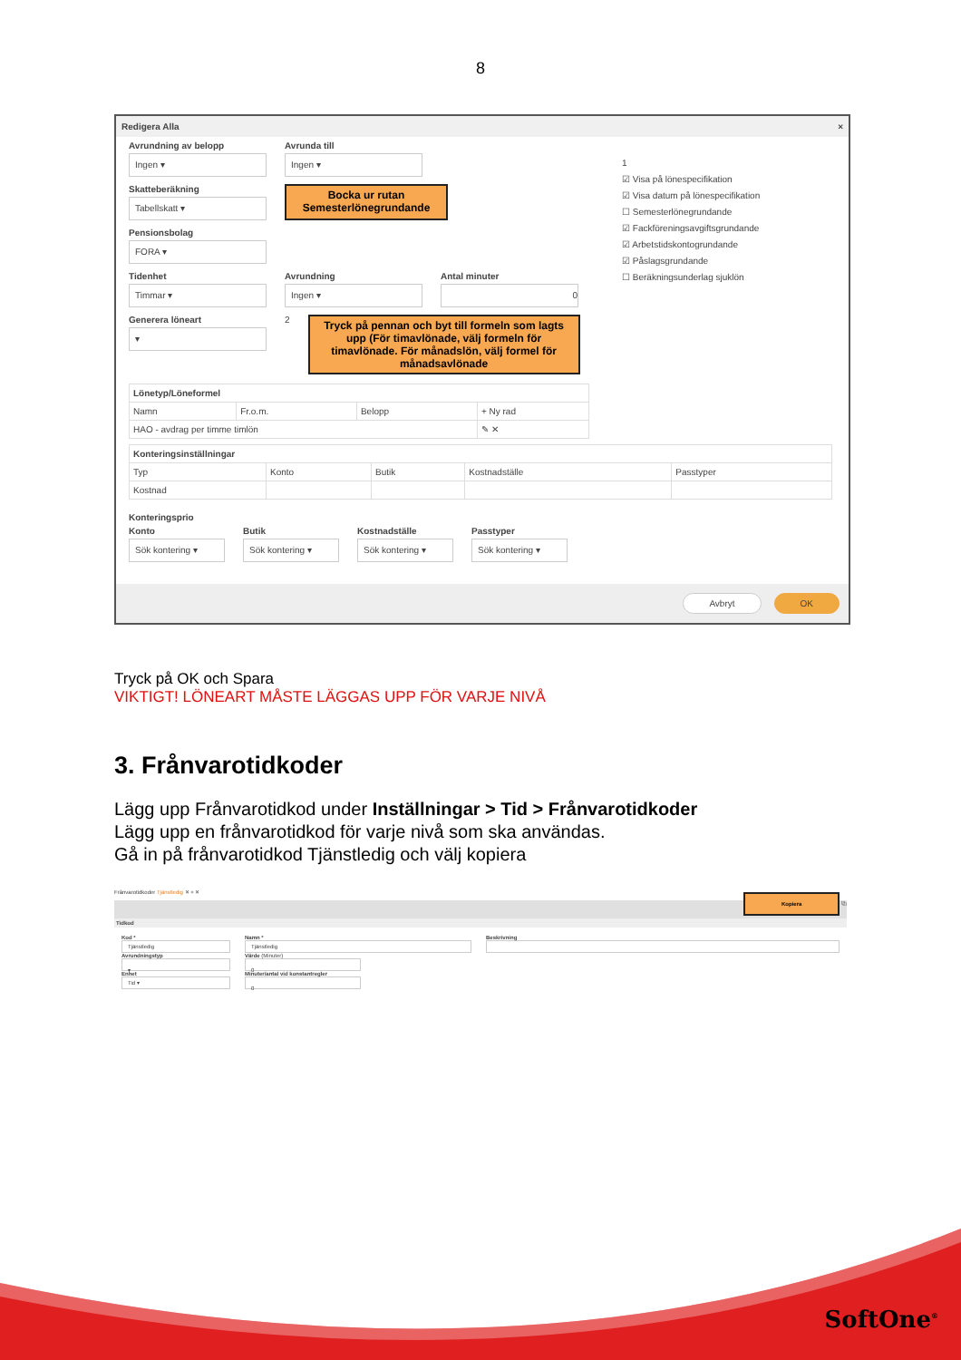8
Redigera Alla ×
Avrundning av belopp
Ingen ▾
Avrunda till
Ingen ▾
Skatteberäkning
Tabellskatt ▾
Bocka ur rutan Semesterlönegrundande
Pensionsbolag
FORA ▾
Tidenhet
Timmar ▾
Avrundning
Ingen ▾
Antal minuter
0
Generera löneart
▾
2
Tryck på pennan och byt till formeln som lagts upp (För timavlönade, välj formeln för timavlönade. För månadslön, välj formel för månadsavlönade
1
☑ Visa på lönespecifikation
☑ Visa datum på lönespecifikation
☐ Semesterlönegrundande
☑ Fackföreningsavgiftsgrundande
☑ Arbetstidskontogrundande
☑ Påslagsgrundande
☐ Beräkningsunderlag sjuklön
| Lönetyp/Löneformel | | | |
| --- | --- | --- | --- |
| Namn | Fr.o.m. | Belopp | + Ny rad |
| HAO - avdrag per timme timlön | | | ✎ ✕ |
| Konteringsinställningar | | | | |
| --- | --- | --- | --- | --- |
| Typ | Konto | Butik | Kostnadställe | Passtyper |
| Kostnad | | | | |
Konteringsprio
Konto
Sök kontering ▾
Butik
Sök kontering ▾
Kostnadställe
Sök kontering ▾
Passtyper
Sök kontering ▾
Avbryt OK
Tryck på OK och Spara
VIKTIGT! LÖNEART MÅSTE LÄGGAS UPP FÖR VARJE NIVÅ
3. Frånvarotidkoder
Lägg upp Frånvarotidkod under Inställningar > Tid > Frånvarotidkoder
Lägg upp en frånvarotidkod för varje nivå som ska användas.
Gå in på frånvarotidkod Tjänstledig och välj kopiera
Frånvarotidkoder Tjänstledig ✕ + ✕
Kopiera ⧉
Tidkod
Kod *
Tjänstledig
Avrundningstyp
▾
Enhet
Tid ▾
Namn *
Tjänstledig
Värde (Minuter)
0
Minuter/antal vid konstantregler
0
Beskrivning
SoftOne<sup>®</sup>